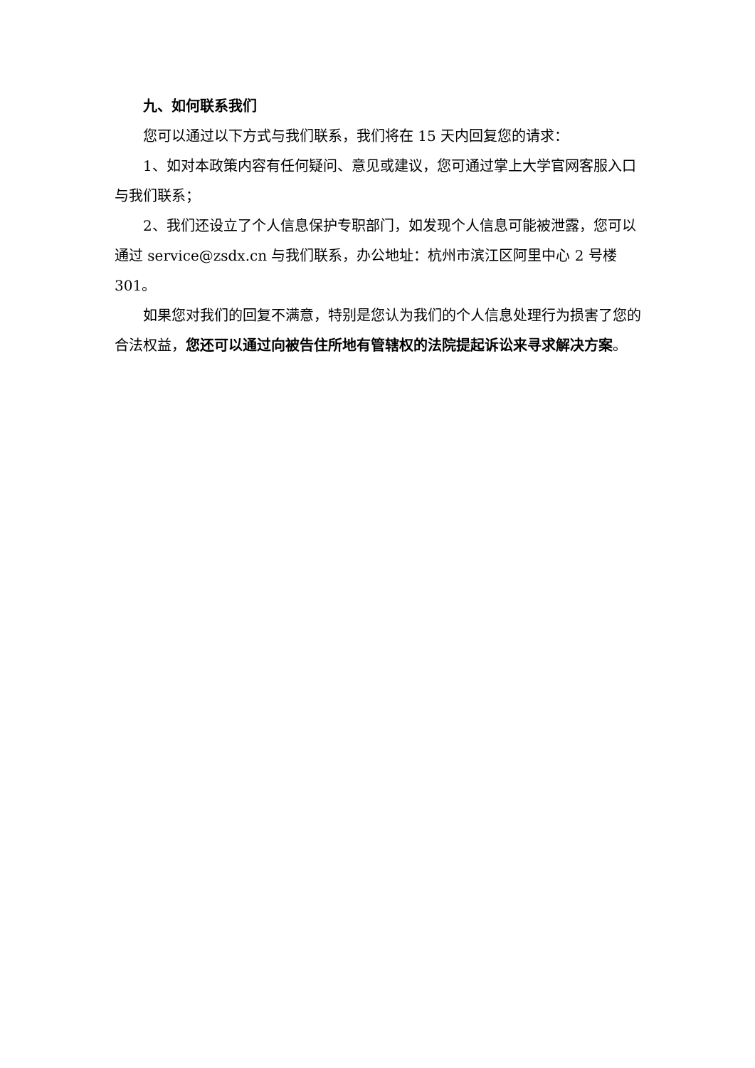九、如何联系我们
您可以通过以下方式与我们联系，我们将在 15 天内回复您的请求：
1、如对本政策内容有任何疑问、意见或建议，您可通过掌上大学官网客服入口与我们联系；
2、我们还设立了个人信息保护专职部门，如发现个人信息可能被泄露，您可以通过 service@zsdx.cn 与我们联系，办公地址：杭州市滨江区阿里中心 2 号楼 301。
如果您对我们的回复不满意，特别是您认为我们的个人信息处理行为损害了您的合法权益，您还可以通过向被告住所地有管辖权的法院提起诉讼来寻求解决方案。